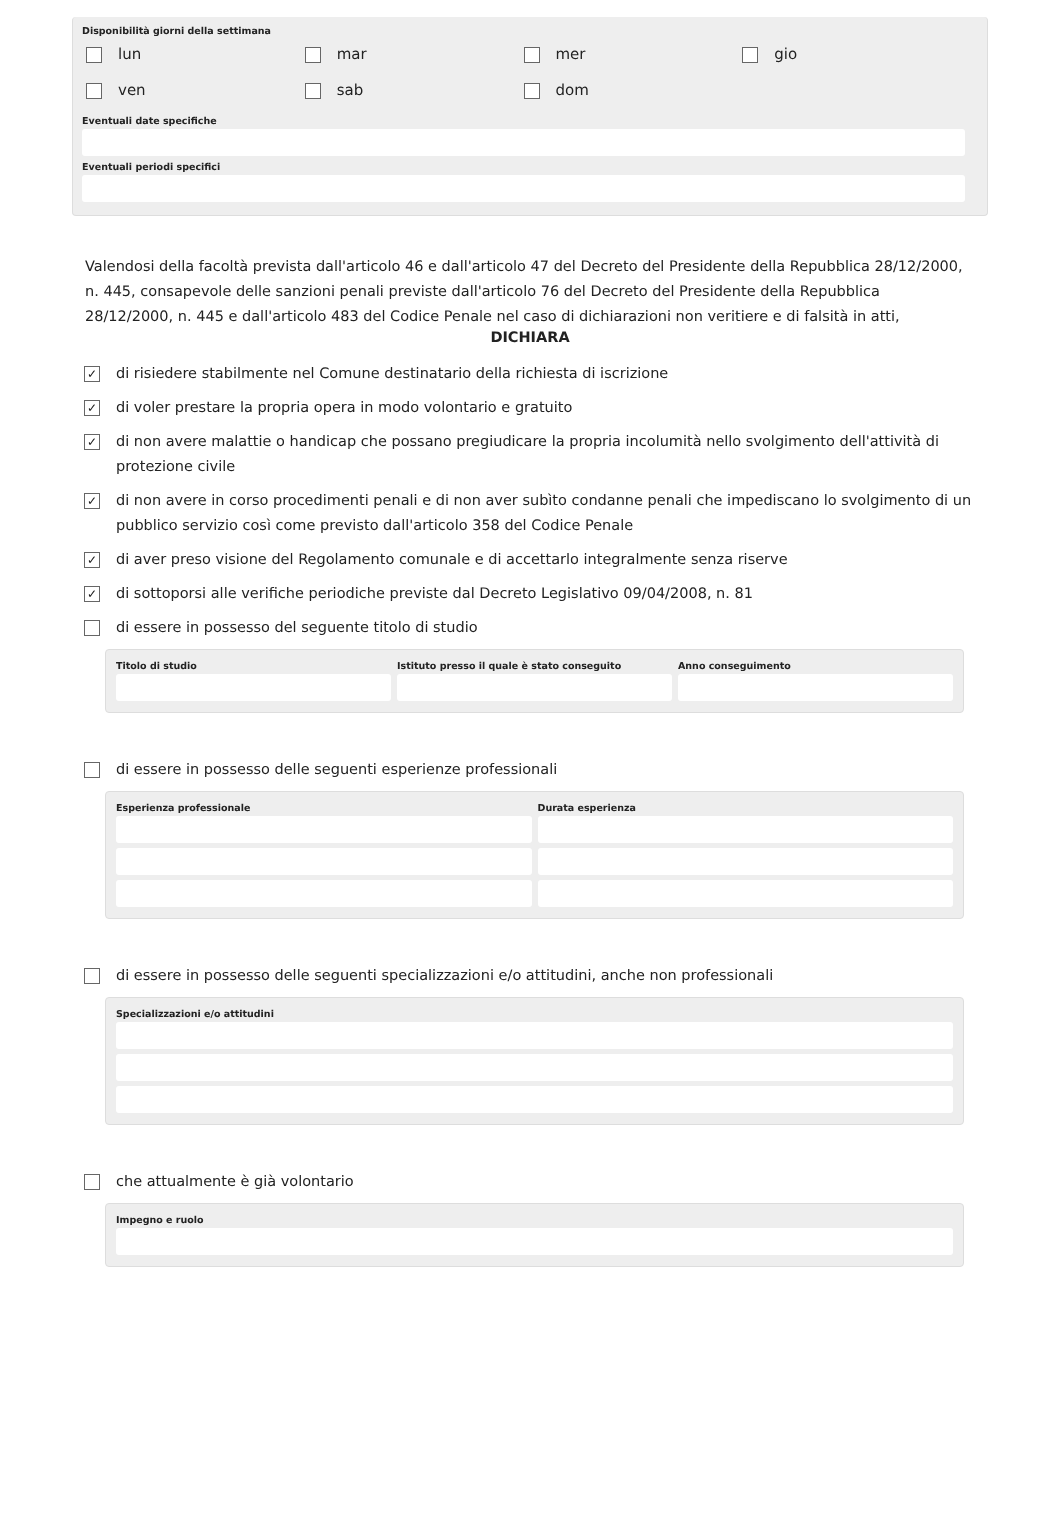Disponibilità giorni della settimana
lun
mar
mer
gio
ven
sab
dom
Eventuali date specifiche
Eventuali periodi specifici
Valendosi della facoltà prevista dall'articolo 46 e dall'articolo 47 del Decreto del Presidente della Repubblica 28/12/2000, n. 445, consapevole delle sanzioni penali previste dall'articolo 76 del Decreto del Presidente della Repubblica 28/12/2000, n. 445 e dall'articolo 483 del Codice Penale nel caso di dichiarazioni non veritiere e di falsità in atti,
DICHIARA
✓ di risiedere stabilmente nel Comune destinatario della richiesta di iscrizione
✓ di voler prestare la propria opera in modo volontario e gratuito
✓ di non avere malattie o handicap che possano pregiudicare la propria incolumità nello svolgimento dell'attività di protezione civile
✓ di non avere in corso procedimenti penali e di non aver subìto condanne penali che impediscano lo svolgimento di un pubblico servizio così come previsto dall'articolo 358 del Codice Penale
✓ di aver preso visione del Regolamento comunale e di accettarlo integralmente senza riserve
✓ di sottoporsi alle verifiche periodiche previste dal Decreto Legislativo 09/04/2008, n. 81
di essere in possesso del seguente titolo di studio
Titolo di studio Istituto presso il quale è stato conseguito
Anno conseguimento
di essere in possesso delle seguenti esperienze professionali
Esperienza professionale Durata esperienza
di essere in possesso delle seguenti specializzazioni e/o attitudini, anche non professionali
Specializzazioni e/o attitudini
che attualmente è già volontario
Impegno e ruolo